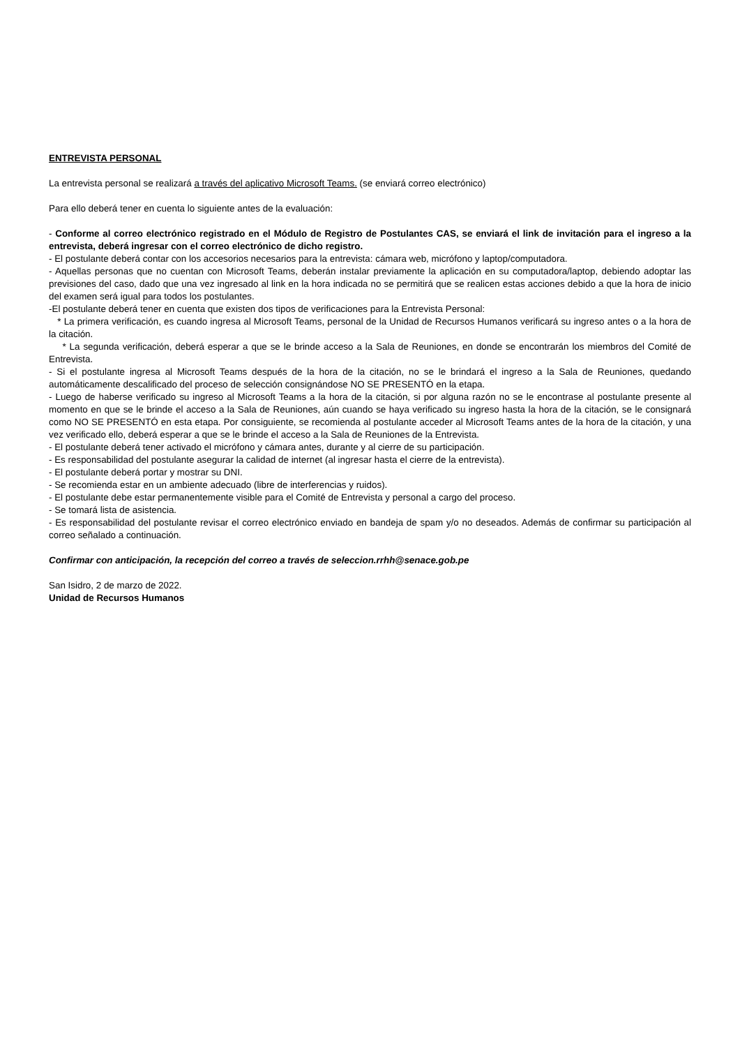ENTREVISTA PERSONAL
La entrevista personal se realizará a través del aplicativo Microsoft Teams. (se enviará correo electrónico)
Para ello deberá tener en cuenta lo siguiente antes de la evaluación:
- Conforme al correo electrónico registrado en el Módulo de Registro de Postulantes CAS, se enviará el link de invitación para el ingreso a la entrevista, deberá ingresar con el correo electrónico de dicho registro.
- El postulante deberá contar con los accesorios necesarios para la entrevista: cámara web, micrófono y laptop/computadora.
- Aquellas personas que no cuentan con Microsoft Teams, deberán instalar previamente la aplicación en su computadora/laptop, debiendo adoptar las previsiones del caso, dado que una vez ingresado al link en la hora indicada no se permitirá que se realicen estas acciones debido a que la hora de inicio del examen será igual para todos los postulantes.
-El postulante deberá tener en cuenta que existen dos tipos de verificaciones para la Entrevista Personal:
* La primera verificación, es cuando ingresa al Microsoft Teams, personal de la Unidad de Recursos Humanos verificará su ingreso antes o a la hora de la citación.
* La segunda verificación, deberá esperar a que se le brinde acceso a la Sala de Reuniones, en donde se encontrarán los miembros del Comité de Entrevista.
- Si el postulante ingresa al Microsoft Teams después de la hora de la citación, no se le brindará el ingreso a la Sala de Reuniones, quedando automáticamente descalificado del proceso de selección consignándose NO SE PRESENTÓ en la etapa.
- Luego de haberse verificado su ingreso al Microsoft Teams a la hora de la citación, si por alguna razón no se le encontrase al postulante presente al momento en que se le brinde el acceso a la Sala de Reuniones, aún cuando se haya verificado su ingreso hasta la hora de la citación, se le consignará como NO SE PRESENTÓ en esta etapa. Por consiguiente, se recomienda al postulante acceder al Microsoft Teams antes de la hora de la citación, y una vez verificado ello, deberá esperar a que se le brinde el acceso a la Sala de Reuniones de la Entrevista.
- El postulante deberá tener activado el micrófono y cámara antes, durante y al cierre de su participación.
- Es responsabilidad del postulante asegurar la calidad de internet (al ingresar hasta el cierre de la entrevista).
- El postulante deberá portar y mostrar su DNI.
- Se recomienda estar en un ambiente adecuado (libre de interferencias y ruidos).
- El postulante debe estar permanentemente visible para el Comité de Entrevista y personal a cargo del proceso.
- Se tomará lista de asistencia.
- Es responsabilidad del postulante revisar el correo electrónico enviado en bandeja de spam y/o no deseados. Además de confirmar su participación al correo señalado a continuación.
Confirmar con anticipación, la recepción del correo a través de seleccion.rrhh@senace.gob.pe
San Isidro, 2 de marzo de 2022.
Unidad de Recursos Humanos